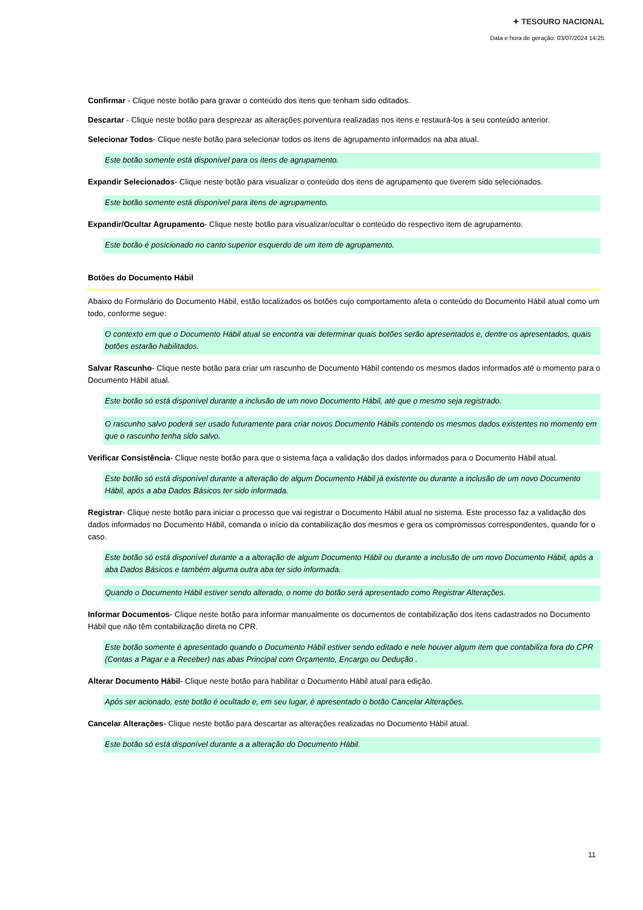✦ TESOURO NACIONAL
Data e hora de geração: 03/07/2024 14:25
Confirmar - Clique neste botão para gravar o conteúdo dos itens que tenham sido editados.
Descartar - Clique neste botão para desprezar as alterações porventura realizadas nos itens e restaurá-los a seu conteúdo anterior.
Selecionar Todos- Clique neste botão para selecionar todos os itens de agrupamento informados na aba atual.
Este botão somente está disponível para os itens de agrupamento.
Expandir Selecionados- Clique neste botão para visualizar o conteúdo dos itens de agrupamento que tiverem sido selecionados.
Este botão somente está disponível para itens de agrupamento.
Expandir/Ocultar Agrupamento- Clique neste botão para visualizar/ocultar o conteúdo do respectivo item de agrupamento.
Este botão é posicionado no canto superior esquerdo de um item de agrupamento.
Botões do Documento Hábil
Abaixo do Formulário do Documento Hábil, estão localizados os botões cujo comportamento afeta o conteúdo do Documento Hábil atual como um todo, conforme segue:
O contexto em que o Documento Hábil atual se encontra vai determinar quais botões serão apresentados e, dentre os apresentados, quais botões estarão habilitados.
Salvar Rascunho- Clique neste botão para criar um rascunho de Documento Hábil contendo os mesmos dados informados até o momento para o Documento Hábil atual.
Este botão só está disponível durante a inclusão de um novo Documento Hábil, até que o mesmo seja registrado.
O rascunho salvo poderá ser usado futuramente para criar novos Documento Hábils contendo os mesmos dados existentes no momento em que o rascunho tenha sido salvo.
Verificar Consistência- Clique neste botão para que o sistema faça a validação dos dados informados para o Documento Hábil atual.
Este botão só está disponível durante a alteração de algum Documento Hábil já existente ou durante a inclusão de um novo Documento Hábil, após a aba Dados Básicos ter sido informada.
Registrar- Clique neste botão para iniciar o processo que vai registrar o Documento Hábil atual no sistema. Este processo faz a validação dos dados informados no Documento Hábil, comanda o início da contabilização dos mesmos e gera os compromissos correspondentes, quando for o caso.
Este botão só está disponível durante a a alteração de algum Documento Hábil ou durante a inclusão de um novo Documento Hábil, após a aba Dados Básicos e também alguma outra aba ter sido informada.
Quando o Documento Hábil estiver sendo alterado, o nome do botão será apresentado como Registrar Alterações.
Informar Documentos- Clique neste botão para informar manualmente os documentos de contabilização dos itens cadastrados no Documento Hábil que não têm contabilização direta no CPR.
Este botão somente é apresentado quando o Documento Hábil estiver sendo editado e nele houver algum item que contabiliza fora do CPR (Contas a Pagar e a Receber) nas abas Principal com Orçamento, Encargo ou Dedução .
Alterar Documento Hábil- Clique neste botão para habilitar o Documento Hábil atual para edição.
Após ser acionado, este botão é ocultado e, em seu lugar, é apresentado o botão Cancelar Alterações.
Cancelar Alterações- Clique neste botão para descartar as alterações realizadas no Documento Hábil atual.
Este botão só está disponível durante a a alteração do Documento Hábil.
11